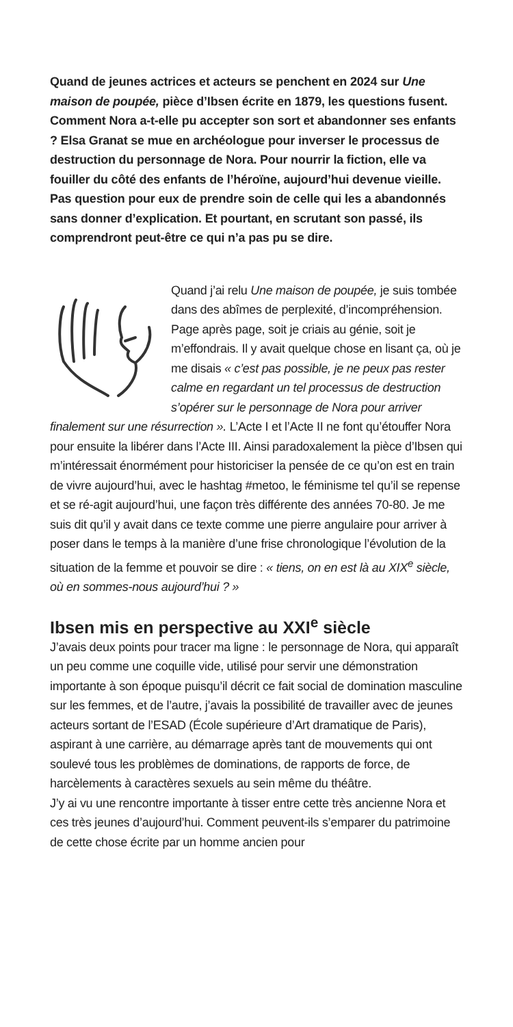Quand de jeunes actrices et acteurs se penchent en 2024 sur Une maison de poupée, pièce d’Ibsen écrite en 1879, les questions fusent. Comment Nora a-t-elle pu accepter son sort et abandonner ses enfants ? Elsa Granat se mue en archéologue pour inverser le processus de destruction du personnage de Nora. Pour nourrir la fiction, elle va fouiller du côté des enfants de l’héroïne, aujourd’hui devenue vieille. Pas question pour eux de prendre soin de celle qui les a abandonnés sans donner d’explication. Et pourtant, en scrutant son passé, ils comprendront peut-être ce qui n’a pas pu se dire.
Quand j’ai relu Une maison de poupée, je suis tombée dans des abîmes de perplexité, d’incompréhension. Page après page, soit je criais au génie, soit je m’effondrais. Il y avait quelque chose en lisant ça, où je me disais « c’est pas possible, je ne peux pas rester calme en regardant un tel processus de destruction s’opérer sur le personnage de Nora pour arriver finalement sur une résurrection ». L’Acte I et l’Acte II ne font qu’étouffer Nora pour ensuite la libérer dans l’Acte III. Ainsi paradoxalement la pièce d’Ibsen qui m’intéressait énormément pour historiciser la pensée de ce qu’on est en train de vivre aujourd’hui, avec le hashtag #metoo, le féminisme tel qu’il se repense et se ré-agit aujourd’hui, une façon très différente des années 70-80. Je me suis dit qu’il y avait dans ce texte comme une pierre angulaire pour arriver à poser dans le temps à la manière d’une frise chronologique l’évolution de la situation de la femme et pouvoir se dire : « tiens, on en est là au XIX<sup>e</sup> siècle, où en sommes-nous aujourd’hui ? »
Ibsen mis en perspective au XXI<sup>e</sup> siècle
J’avais deux points pour tracer ma ligne : le personnage de Nora, qui apparaît un peu comme une coquille vide, utilisé pour servir une démonstration importante à son époque puisqu’il décrit ce fait social de domination masculine sur les femmes, et de l’autre, j’avais la possibilité de travailler avec de jeunes acteurs sortant de l’ESAD (École supérieure d’Art dramatique de Paris), aspirant à une carrière, au démarrage après tant de mouvements qui ont soulevé tous les problèmes de dominations, de rapports de force, de harcèlements à caractères sexuels au sein même du théâtre.
J’y ai vu une rencontre importante à tisser entre cette très ancienne Nora et ces très jeunes d’aujourd’hui. Comment peuvent-ils s’emparer du patrimoine de cette chose écrite par un homme ancien pour